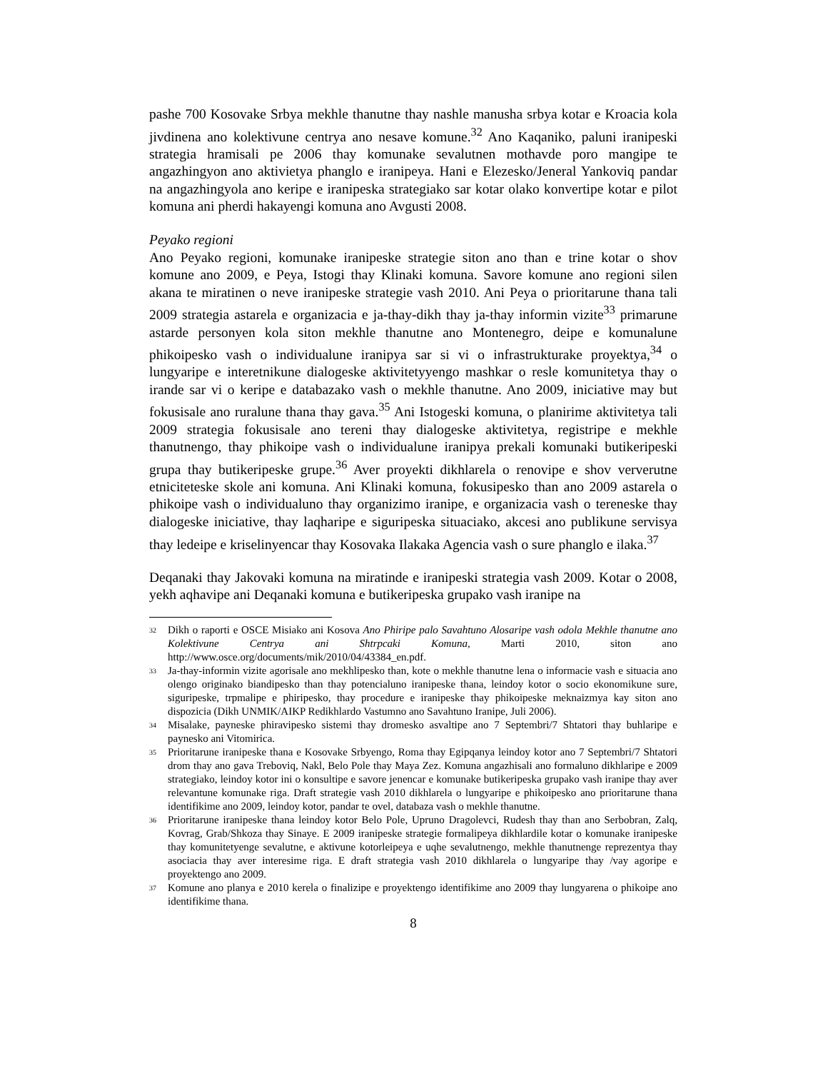pashe 700 Kosovake Srbya mekhle thanutne thay nashle manusha srbya kotar e Kroacia kola jivdinena ano kolektivune centrya ano nesave komune.<sup>32</sup> Ano Kaqaniko, paluni iranipeski strategia hramisali pe 2006 thay komunake sevalutnen mothavde poro mangipe te angazhingyon ano aktivietya phanglo e iranipeya. Hani e Elezesko/Jeneral Yankoviq pandar na angazhingyola ano keripe e iranipeska strategiako sar kotar olako konvertipe kotar e pilot komuna ani pherdi hakayengi komuna ano Avgusti 2008.
Peyako regioni
Ano Peyako regioni, komunake iranipeske strategie siton ano than e trine kotar o shov komune ano 2009, e Peya, Istogi thay Klinaki komuna. Savore komune ano regioni silen akana te miratinen o neve iranipeske strategie vash 2010. Ani Peya o prioritarune thana tali 2009 strategia astarela e organizacia e ja-thay-dikh thay ja-thay informin vizite<sup>33</sup> primarune astarde personyen kola siton mekhle thanutne ano Montenegro, deipe e komunalune phikoipesko vash o individualune iranipya sar si vi o infrastrukturake proyektya,<sup>34</sup> o lungyaripe e interetnikune dialogeske aktivitetyyengo mashkar o resle komunitetya thay o irande sar vi o keripe e databazako vash o mekhle thanutne. Ano 2009, iniciative may but fokusisale ano ruralune thana thay gava.<sup>35</sup> Ani Istogeski komuna, o planirime aktivitetya tali 2009 strategia fokusisale ano tereni thay dialogeske aktivitetya, registripe e mekhle thanutnengo, thay phikoipe vash o individualune iranipya prekali komunaki butikeripeski grupa thay butikeripeske grupe.<sup>36</sup> Aver proyekti dikhlarela o renovipe e shov ververutne etniciteteske skole ani komuna. Ani Klinaki komuna, fokusipesko than ano 2009 astarela o phikoipe vash o individualuno thay organizimo iranipe, e organizacia vash o tereneske thay dialogeske iniciative, thay laqharipe e siguripeska situaciako, akcesi ano publikune servisya thay ledeipe e kriselinyencar thay Kosovaka Ilakaka Agencia vash o sure phanglo e ilaka.<sup>37</sup>
Deqanaki thay Jakovaki komuna na miratinde e iranipeski strategia vash 2009. Kotar o 2008, yekh aqhavipe ani Deqanaki komuna e butikeripeska grupako vash iranipe na
<sup>32</sup>
Dikh o raporti e OSCE Misiako ani Kosova Ano Phiripe palo Savahtuno Alosaripe vash odola Mekhle thanutne ano Kolektivune Centrya ani Shtrpcaki Komuna, Marti 2010, siton ano http://www.osce.org/documents/mik/2010/04/43384_en.pdf.
<sup>33</sup>
Ja-thay-informin vizite agorisale ano mekhlipesko than, kote o mekhle thanutne lena o informacie vash e situacia ano olengo originako biandipesko than thay potencialuno iranipeske thana, leindoy kotor o socio ekonomikune sure, siguripeske, trpmalipe e phiripesko, thay procedure e iranipeske thay phikoipeske meknaizmya kay siton ano dispozicia (Dikh UNMIK/AIKP Redikhlardo Vastumno ano Savahtuno Iranipe, Juli 2006).
<sup>34</sup>
Misalake, payneske phiravipesko sistemi thay dromesko asvaltipe ano 7 Septembri/7 Shtatori thay buhlaripe e paynesko ani Vitomirica.
<sup>35</sup>
Prioritarune iranipeske thana e Kosovake Srbyengo, Roma thay Egipqanya leindoy kotor ano 7 Septembri/7 Shtatori drom thay ano gava Treboviq, Nakl, Belo Pole thay Maya Zez. Komuna angazhisali ano formaluno dikhlaripe e 2009 strategiako, leindoy kotor ini o konsultipe e savore jenencar e komunake butikeripeska grupako vash iranipe thay aver relevantune komunake riga. Draft strategie vash 2010 dikhlarela o lungyaripe e phikoipesko ano prioritarune thana identifikime ano 2009, leindoy kotor, pandar te ovel, databaza vash o mekhle thanutne.
<sup>36</sup>
Prioritarune iranipeske thana leindoy kotor Belo Pole, Upruno Dragolevci, Rudesh thay than ano Serbobran, Zalq, Kovrag, Grab/Shkoza thay Sinaye. E 2009 iranipeske strategie formalipeya dikhlardile kotar o komunake iranipeske thay komunitetyenge sevalutne, e aktivune kotorleipeya e uqhe sevalutnengo, mekhle thanutnenge reprezentya thay asociacia thay aver interesime riga. E draft strategia vash 2010 dikhlarela o lungyaripe thay /vay agoripe e proyektengo ano 2009.
<sup>37</sup>
Komune ano planya e 2010 kerela o finalizipe e proyektengo identifikime ano 2009 thay lungyarena o phikoipe ano identifikime thana.
8